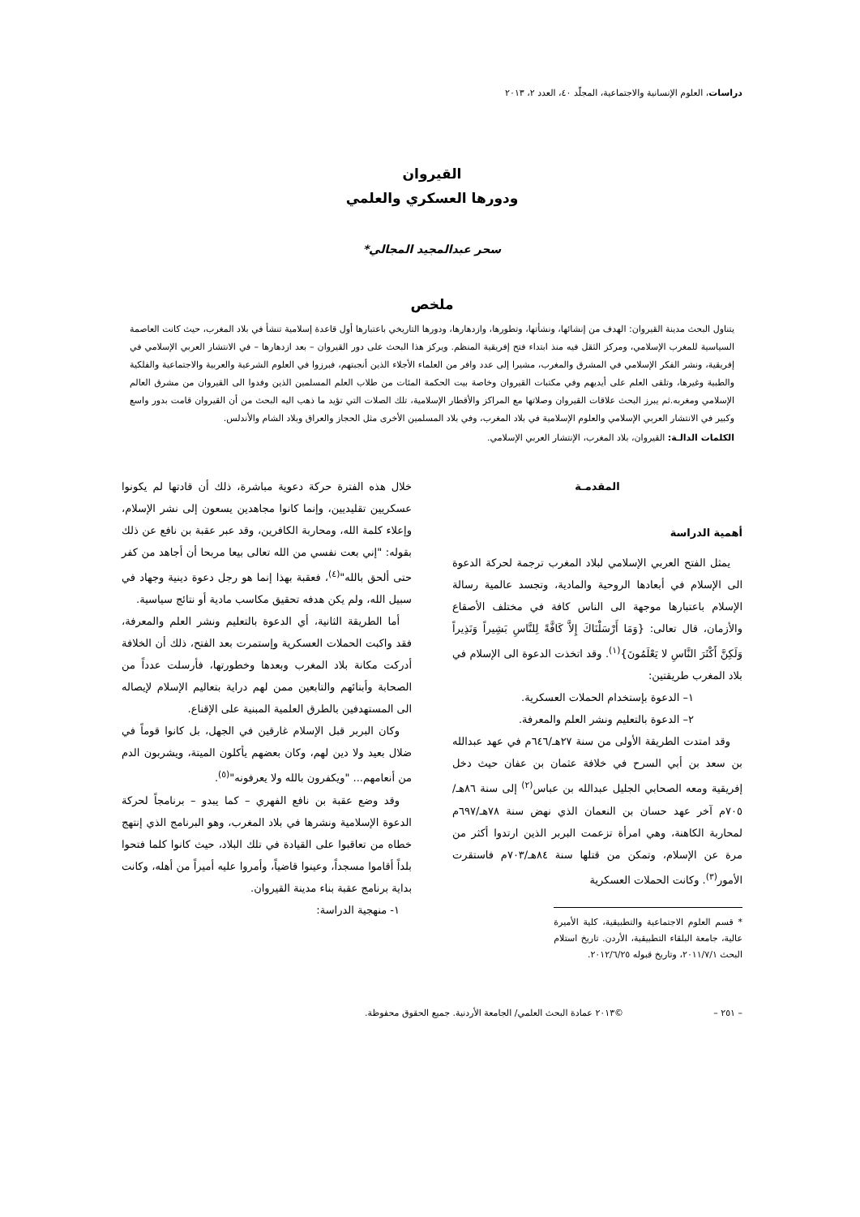دراسات، العلوم الإنسانية والاجتماعية، المجلّد ٤٠، العدد ٢، ٢٠١٣
القيروان
ودورها العسكري والعلمي
سحر عبدالمجيد المجالي*
ملخص
يتناول البحث مدينة القيروان: الهدف من إنشائها، ونشأتها، وتطورها، وازدهارها، ودورها التاريخي باعتبارها أول قاعدة إسلامية تنشأ في بلاد المغرب، حيث كانت العاصمة السياسية للمغرب الإسلامي، ومركز الثقل فيه منذ ابتداء فتح إفريقية المنظم. ويركز هذا البحث على دور القيروان – بعد ازدهارها – في الانتشار العربي الإسلامي في إفريقية، ونشر الفكر الإسلامي في المشرق والمغرب، مشيرا إلى عدد وافر من العلماء الأجلاء الذين أنجبتهم، فبرزوا في العلوم الشرعية والعربية والاجتماعية والفلكية والطبية وغيرها، وتلقى العلم على أيديهم وفي مكتبات القيروان وخاصة بيت الحكمة المئات من طلاب العلم المسلمين الذين وفدوا الى القيروان من مشرق العالم الإسلامي ومغربه.ثم يبرز البحث علاقات القيروان وصلاتها مع المراكز والأقطار الإسلامية، تلك الصلات التي تؤيد ما ذهب اليه البحث من أن القيروان قامت بدور واسع وكبير في الانتشار العربي الإسلامي والعلوم الإسلامية في بلاد المغرب، وفي بلاد المسلمين الأخرى مثل الحجاز والعراق وبلاد الشام والأندلس.
الكلمات الدالـة: القيروان، بلاد المغرب، الإنتشار العربي الإسلامي.
المقدمـة
أهمية الدراسة
يمثل الفتح العربي الإسلامي لبلاد المغرب ترجمة لحركة الدعوة الى الإسلام في أبعادها الروحية والمادية، وتجسد عالمية رسالة الإسلام باعتبارها موجهة الى الناس كافة في مختلف الأصقاع والأزمان، قال تعالى: {وَمَا أَرْسَلْنَاكَ إِلاَّ كَافَّةً لِلنَّاسِ بَشِيراً وَنَذِيراً وَلَكِنَّ أَكْثَرَ النَّاسِ لا يَعْلَمُونَ}<sup>(١)</sup>. وقد اتخذت الدعوة الى الإسلام في بلاد المغرب طريقتين:
١– الدعوة بإستخدام الحملات العسكرية.
٢– الدعوة بالتعليم ونشر العلم والمعرفة.
وقد امتدت الطريقة الأولى من سنة ٢٧هـ/٦٤٦م في عهد عبدالله بن سعد بن أبي السرح في خلافة عثمان بن عفان حيث دخل إفريقية ومعه الصحابي الجليل عبدالله بن عباس<sup>(٢)</sup> إلى سنة ٨٦هـ/٧٠٥م آخر عهد حسان بن النعمان الذي نهض سنة ٧٨هـ/٦٩٧م لمحاربة الكاهنة، وهي امرأة تزعمت البربر الذين ارتدوا أكثر من مرة عن الإسلام، وتمكن من قتلها سنة ٨٤هـ/٧٠٣م فاستقرت الأمور<sup>(٣)</sup>. وكانت الحملات العسكرية
* قسم العلوم الاجتماعية والتطبيقية، كلية الأميرة عالية، جامعة البلقاء التطبيقية، الأردن. تاريخ استلام البحث ٢٠١١/٧/١، وتاريخ قبوله ٢٠١٢/٦/٢٥.
خلال هذه الفترة حركة دعوية مباشرة، ذلك أن قادتها لم يكونوا عسكريين تقليديين، وإنما كانوا مجاهدين يسعون إلى نشر الإسلام، وإعلاء كلمة الله، ومحاربة الكافرين، وقد عبر عقبة بن نافع عن ذلك بقوله: "إني بعت نفسي من الله تعالى بيعا مربحا أن أجاهد من كفر حتى ألحق بالله"<sup>(٤)</sup>، فعقبة بهذا إنما هو رجل دعوة دينية وجهاد في سبيل الله، ولم يكن هدفه تحقيق مكاسب مادية أو نتائج سياسية.
أما الطريقة الثانية، أي الدعوة بالتعليم ونشر العلم والمعرفة، فقد واكبت الحملات العسكرية وإستمرت بعد الفتح، ذلك أن الخلافة أدركت مكانة بلاد المغرب وبعدها وخطورتها، فأرسلت عدداً من الصحابة وأبنائهم والتابعين ممن لهم دراية بتعاليم الإسلام لإيصاله الى المستهدفين بالطرق العلمية المبنية على الإقناع.
وكان البربر قبل الإسلام غارقين في الجهل، بل كانوا قوماً في ضلال بعيد ولا دين لهم، وكان بعضهم يأكلون الميتة، ويشربون الدم من أنعامهم... "ويكفرون بالله ولا يعرفونه"<sup>(٥)</sup>.
وقد وضع عقبة بن نافع الفهري – كما يبدو – برنامجاً لحركة الدعوة الإسلامية ونشرها في بلاد المغرب، وهو البرنامج الذي إنتهج خطاه من تعاقبوا على القيادة في تلك البلاد، حيث كانوا كلما فتحوا بلداً أقاموا مسجداً، وعينوا قاضياً، وأمروا عليه أميراً من أهله، وكانت بداية برنامج عقبة بناء مدينة القيروان.
١- منهجية الدراسة:
– ٢٥١ – ©٢٠١٣ عمادة البحث العلمي/ الجامعة الأردنية. جميع الحقوق محفوظة.